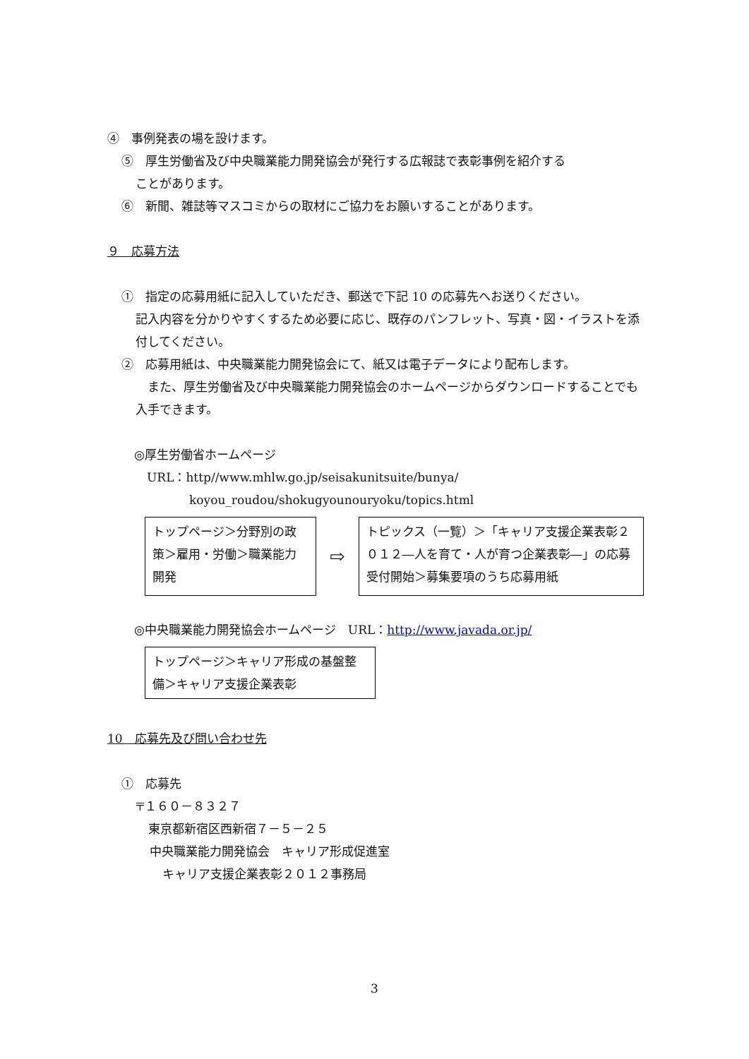④　事例発表の場を設けます。
⑤　厚生労働省及び中央職業能力開発協会が発行する広報誌で表彰事例を紹介する
ことがあります。
⑥　新聞、雑誌等マスコミからの取材にご協力をお願いすることがあります。
９　応募方法
①　指定の応募用紙に記入していただき、郵送で下記 10 の応募先へお送りください。
記入内容を分かりやすくするため必要に応じ、既存のパンフレット、写真・図・イラストを添付してください。
②　応募用紙は、中央職業能力開発協会にて、紙又は電子データにより配布します。
　また、厚生労働省及び中央職業能力開発協会のホームページからダウンロードすることでも入手できます。
◎厚生労働省ホームページ
URL：http//www.mhlw.go.jp/seisakunitsuite/bunya/
koyou_roudou/shokugyounouryoku/topics.html
トップページ＞分野別の政策＞雇用・労働＞職業能力開発
⇨
トピックス（一覧）＞「キャリア支援企業表彰２０１２―人を育て・人が育つ企業表彰―」の応募受付開始＞募集要項のうち応募用紙
◎中央職業能力開発協会ホームページ　URL：http://www.javada.or.jp/
トップページ＞キャリア形成の基盤整備＞キャリア支援企業表彰
10　応募先及び問い合わせ先
①　応募先
〒１６０－８３２７
東京都新宿区西新宿７－５－２５
中央職業能力開発協会　キャリア形成促進室
キャリア支援企業表彰２０１２事務局
3